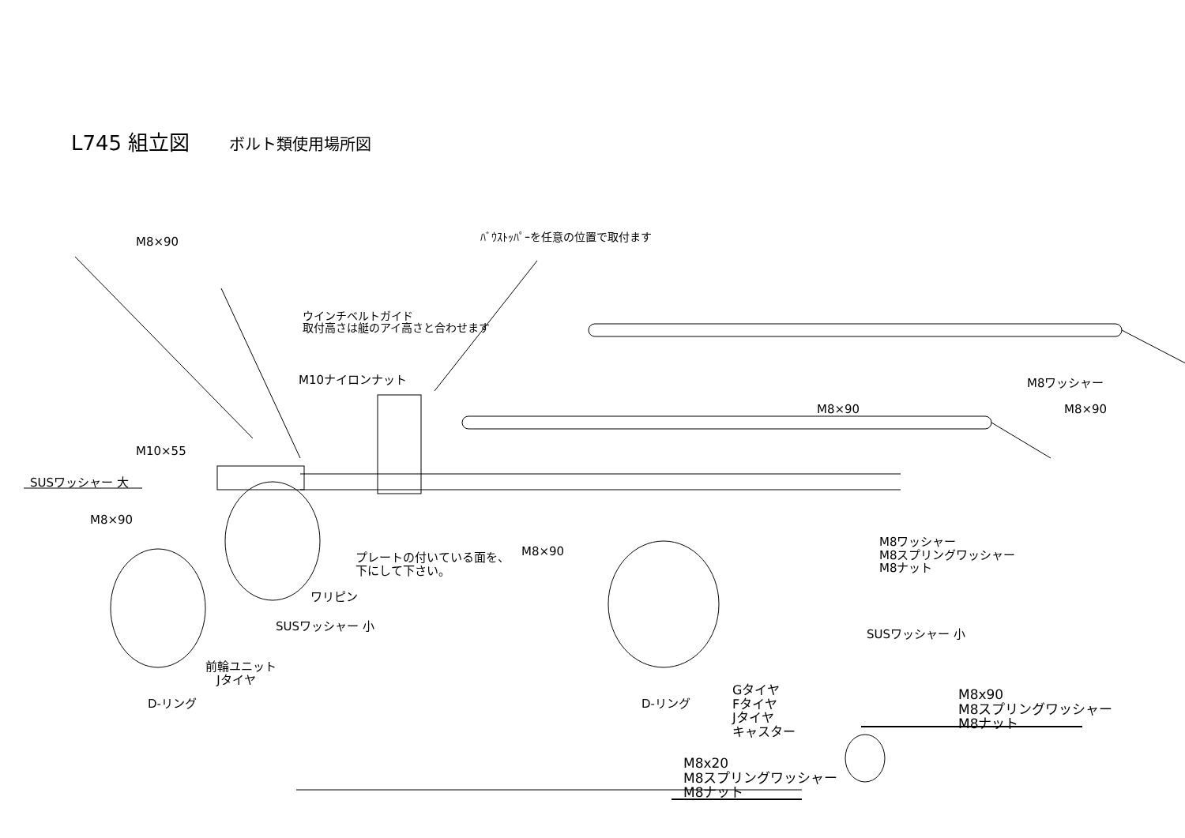L745 組立図 ボルト類使用場所図
M8×90 ﾊﾞｳｽﾄｯﾊﾟｰを任意の位置で取付ます
ウインチベルトガイド
取付高さは艇のアイ高さと合わせます
M10ナイロンナット M8ワッシャー
M8×90 M8×90
M10×55
SUSワッシャー 大
M8×90
M8×90
プレートの付いている面を、
下にして下さい。
M8ワッシャー
M8スプリングワッシャー
M8ナット
ワリピン
SUSワッシャー 小
SUSワッシャー 小
前輪ユニット
Jタイヤ
D-リング D-リング
Gタイヤ
Fタイヤ
Jタイヤ
キャスター
M8x90
M8スプリングワッシャー
M8ナット
M8x20
M8スプリングワッシャー
M8ナット